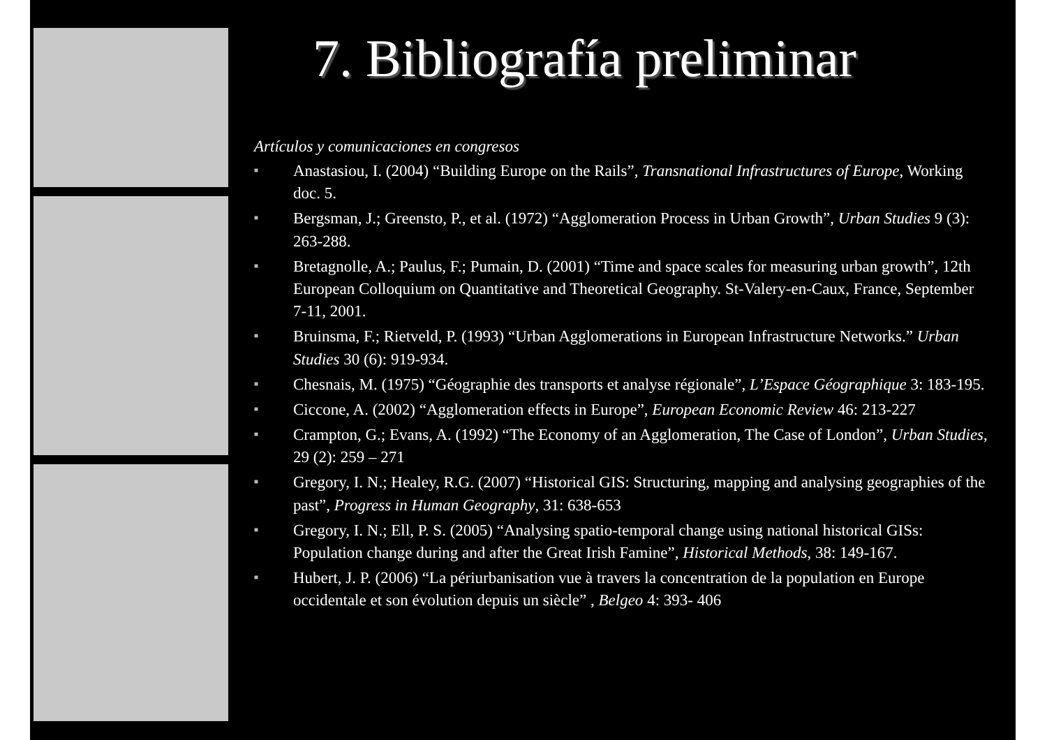7. Bibliografía preliminar
Artículos y comunicaciones en congresos
■ Anastasiou, I. (2004) “Building Europe on the Rails”, Transnational Infrastructures of Europe, Working doc. 5.
■ Bergsman, J.; Greensto, P., et al. (1972) “Agglomeration Process in Urban Growth”, Urban Studies 9 (3): 263-288.
■ Bretagnolle, A.; Paulus, F.; Pumain, D. (2001) “Time and space scales for measuring urban growth”, 12th European Colloquium on Quantitative and Theoretical Geography. St-Valery-en-Caux, France, September 7-11, 2001.
■ Bruinsma, F.; Rietveld, P. (1993) “Urban Agglomerations in European Infrastructure Networks.” Urban Studies 30 (6): 919-934.
■ Chesnais, M. (1975) “Géographie des transports et analyse régionale”, L’Espace Géographique 3: 183-195.
■ Ciccone, A. (2002) “Agglomeration effects in Europe”, European Economic Review 46: 213-227
■ Crampton, G.; Evans, A. (1992) “The Economy of an Agglomeration, The Case of London”, Urban Studies, 29 (2): 259 – 271
■ Gregory, I. N.; Healey, R.G. (2007) “Historical GIS: Structuring, mapping and analysing geographies of the past”, Progress in Human Geography, 31: 638-653
■ Gregory, I. N.; Ell, P. S. (2005) “Analysing spatio-temporal change using national historical GISs: Population change during and after the Great Irish Famine”, Historical Methods, 38: 149-167.
■ Hubert, J. P. (2006) “La périurbanisation vue à travers la concentration de la population en Europe occidentale et son évolution depuis un siècle” , Belgeo 4: 393- 406